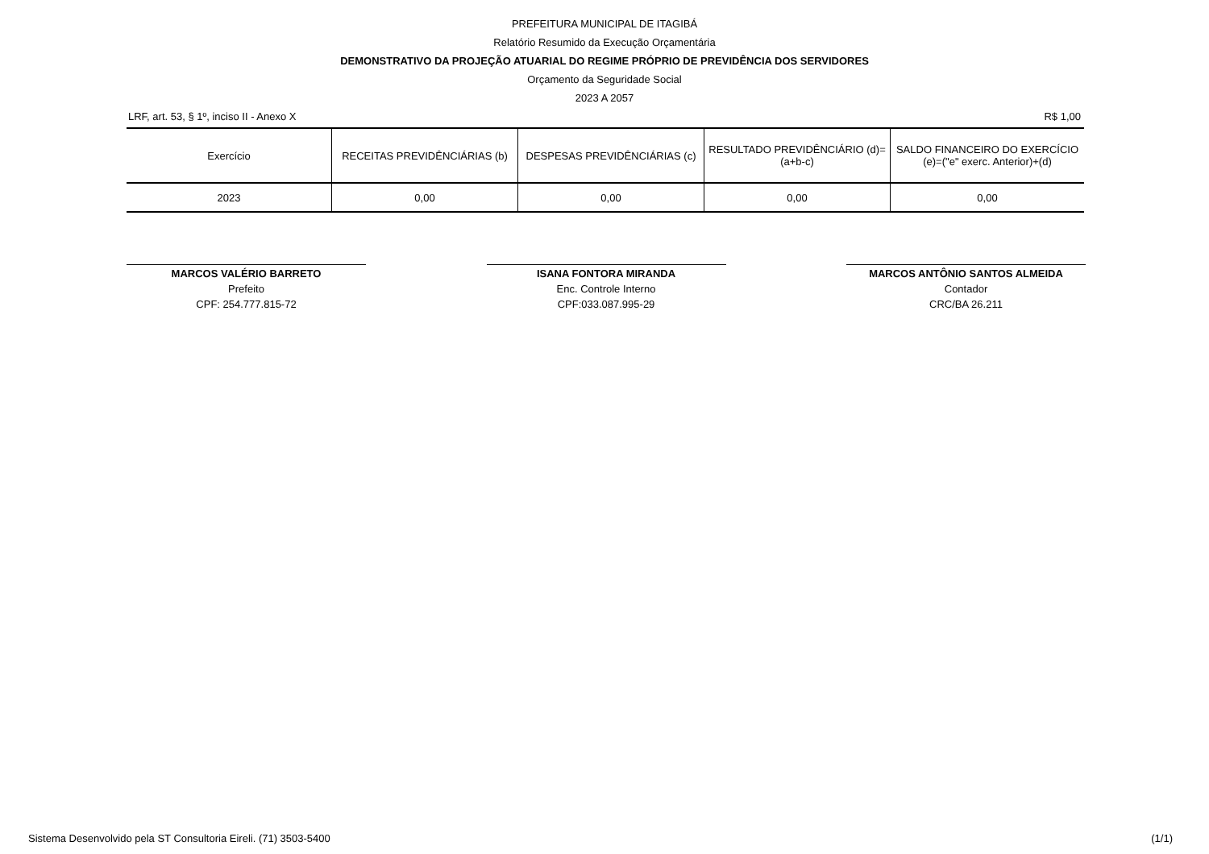PREFEITURA MUNICIPAL DE ITAGIBÁ
Relatório Resumido da Execução Orçamentária
DEMONSTRATIVO DA PROJEÇÃO ATUARIAL DO REGIME PRÓPRIO DE PREVIDÊNCIA DOS SERVIDORES
Orçamento da Seguridade Social
2023 A 2057
LRF, art. 53, § 1º, inciso II - Anexo X R$ 1,00
| Exercício | RECEITAS PREVIDÊNCIÁRIAS (b) | DESPESAS PREVIDÊNCIÁRIAS (c) | RESULTADO PREVIDÊNCIÁRIO (d)=(a+b-c) | SALDO FINANCEIRO DO EXERCÍCIO (e)=("e" exerc. Anterior)+(d) |
| --- | --- | --- | --- | --- |
| 2023 | 0,00 | 0,00 | 0,00 | 0,00 |
MARCOS VALÉRIO BARRETO
Prefeito
CPF: 254.777.815-72
ISANA FONTORA MIRANDA
Enc. Controle Interno
CPF:033.087.995-29
MARCOS ANTÔNIO SANTOS ALMEIDA
Contador
CRC/BA 26.211
Sistema Desenvolvido pela ST Consultoria Eireli. (71) 3503-5400 (1/1)